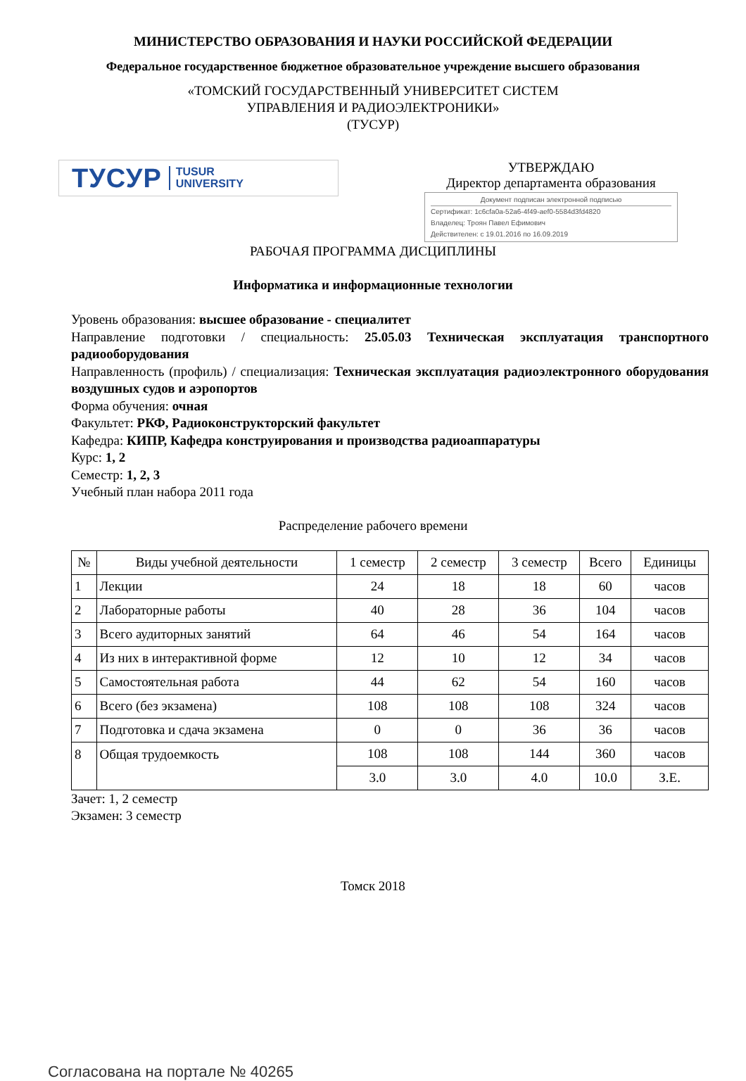МИНИСТЕРСТВО ОБРАЗОВАНИЯ И НАУКИ РОССИЙСКОЙ ФЕДЕРАЦИИ
Федеральное государственное бюджетное образовательное учреждение высшего образования
«ТОМСКИЙ ГОСУДАРСТВЕННЫЙ УНИВЕРСИТЕТ СИСТЕМ
УПРАВЛЕНИЯ И РАДИОЭЛЕКТРОНИКИ»
(ТУСУР)
ТУСУР TUSUR
UNIVERSITY
УТВЕРЖДАЮ
Директор департамента образования
Документ подписан электронной подписью
Сертификат: 1c6cfa0a-52a6-4f49-aef0-5584d3fd4820
Владелец: Троян Павел Ефимович
Действителен: с 19.01.2016 по 16.09.2019
РАБОЧАЯ ПРОГРАММА ДИСЦИПЛИНЫ
Информатика и информационные технологии
Уровень образования: высшее образование - специалитет
Направление подготовки / специальность: 25.05.03 Техническая эксплуатация транспортного радиооборудования
Направленность (профиль) / специализация: Техническая эксплуатация радиоэлектронного оборудования воздушных судов и аэропортов
Форма обучения: очная
Факультет: РКФ, Радиоконструкторский факультет
Кафедра: КИПР, Кафедра конструирования и производства радиоаппаратуры
Курс: 1, 2
Семестр: 1, 2, 3
Учебный план набора 2011 года
Распределение рабочего времени
| № | Виды учебной деятельности | 1 семестр | 2 семестр | 3 семестр | Всего | Единицы |
| --- | --- | --- | --- | --- | --- | --- |
| 1 | Лекции | 24 | 18 | 18 | 60 | часов |
| 2 | Лабораторные работы | 40 | 28 | 36 | 104 | часов |
| 3 | Всего аудиторных занятий | 64 | 46 | 54 | 164 | часов |
| 4 | Из них в интерактивной форме | 12 | 10 | 12 | 34 | часов |
| 5 | Самостоятельная работа | 44 | 62 | 54 | 160 | часов |
| 6 | Всего (без экзамена) | 108 | 108 | 108 | 324 | часов |
| 7 | Подготовка и сдача экзамена | 0 | 0 | 36 | 36 | часов |
| 8 | Общая трудоемкость | 108 | 108 | 144 | 360 | часов |
| | | 3.0 | 3.0 | 4.0 | 10.0 | З.Е. |
Зачет: 1, 2 семестр
Экзамен: 3 семестр
Томск 2018
Согласована на портале № 40265